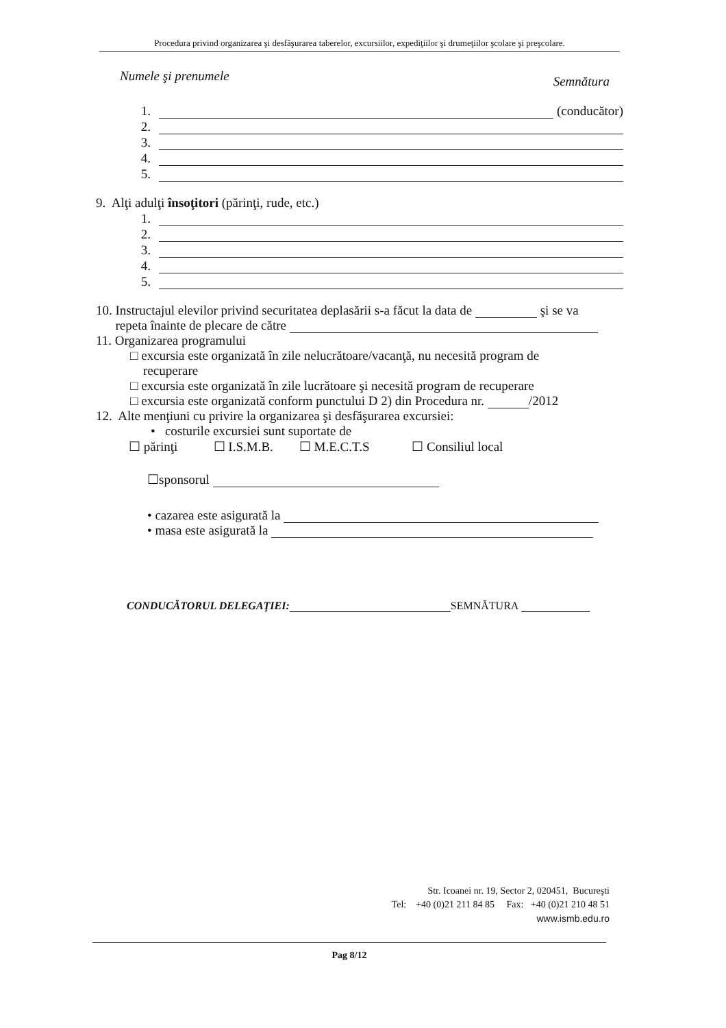Procedura privind organizarea şi desfăşurarea taberelor, excursiilor, expediţiilor şi drumeţiilor şcolare şi preşcolare.
Numele şi prenumele Semnătura
1. (conducător)
2.
3.
4.
5.
9. Alţi adulţi însoţitori (părinţi, rude, etc.)
1.
2.
3.
4.
5.
10. Instructajul elevilor privind securitatea deplasării s-a făcut la data de şi se va
repeta înainte de plecare de către
11. Organizarea programului
□ excursia este organizată în zile nelucrătoare/vacanţă, nu necesită program de
recuperare
□ excursia este organizată în zile lucrătoare şi necesită program de recuperare
□ excursia este organizată conform punctului D 2) din Procedura nr. /2012
12. Alte menţiuni cu privire la organizarea şi desfăşurarea excursiei:
• costurile excursiei sunt suportate de
☐ părinţi ☐ I.S.M.B. ☐ M.E.C.T.S ☐ Consiliul local
☐sponsorul
• cazarea este asigurată la
• masa este asigurată la
CONDUCĂTORUL DELEGAŢIEI: SEMNĂTURA
Str. Icoanei nr. 19, Sector 2, 020451, Bucureşti
Tel: +40 (0)21 211 84 85 Fax: +40 (0)21 210 48 51
www.ismb.edu.ro
Pag 8/12